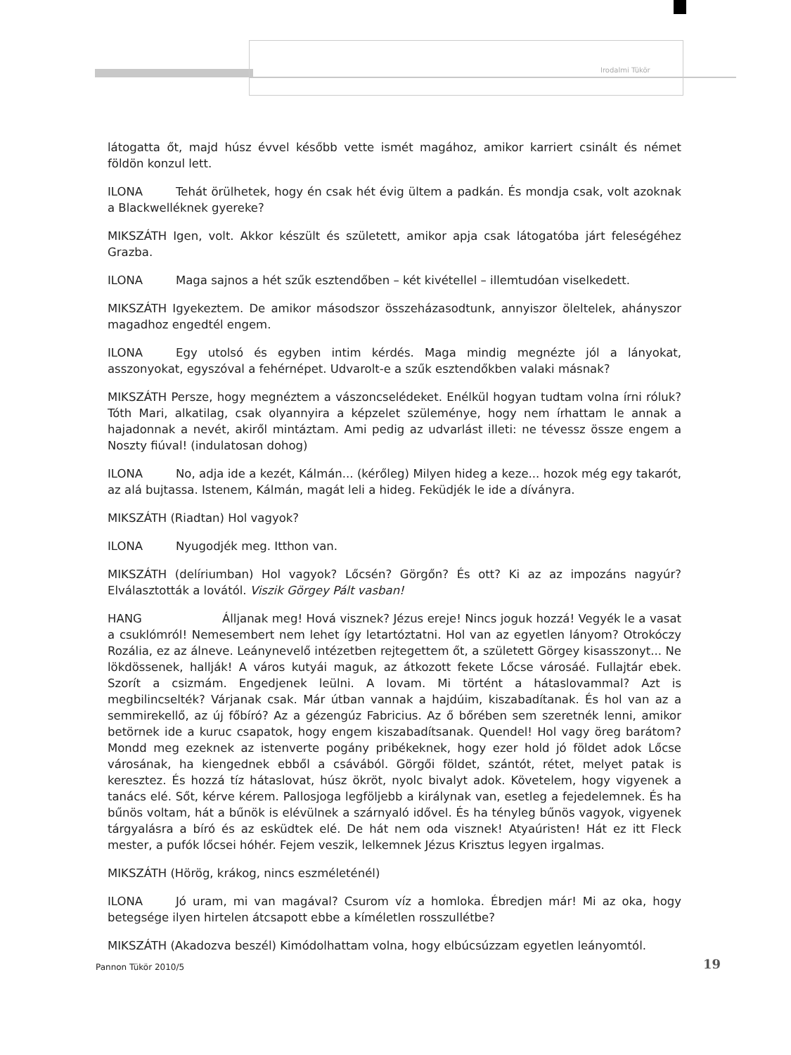Irodalmi Tükör
látogatta őt, majd húsz évvel később vette ismét magához, amikor karriert csinált és német földön konzul lett.
ILONA Tehát örülhetek, hogy én csak hét évig ültem a padkán. És mondja csak, volt azoknak a Blackwelléknek gyereke?
MIKSZÁTH Igen, volt. Akkor készült és született, amikor apja csak látogatóba járt feleségéhez Grazba.
ILONA Maga sajnos a hét szűk esztendőben – két kivétellel – illemtudóan viselkedett.
MIKSZÁTH Igyekeztem. De amikor másodszor összeházasodtunk, annyiszor öleltelek, ahányszor magadhoz engedtél engem.
ILONA Egy utolsó és egyben intim kérdés. Maga mindig megnézte jól a lányokat, asszonyokat, egyszóval a fehérnépet. Udvarolt-e a szűk esztendőkben valaki másnak?
MIKSZÁTH Persze, hogy megnéztem a vászoncselédeket. Enélkül hogyan tudtam volna írni róluk? Tóth Mari, alkatilag, csak olyannyira a képzelet szüleménye, hogy nem írhattam le annak a hajadonnak a nevét, akiről mintáztam. Ami pedig az udvarlást illeti: ne tévessz össze engem a Noszty fiúval! (indulatosan dohog)
ILONA No, adja ide a kezét, Kálmán... (kérőleg) Milyen hideg a keze... hozok még egy takarót, az alá bujtassa. Istenem, Kálmán, magát leli a hideg. Feküdjék le ide a díványra.
MIKSZÁTH (Riadtan) Hol vagyok?
ILONA Nyugodjék meg. Itthon van.
MIKSZÁTH (delíriumban) Hol vagyok? Lőcsén? Görgőn? És ott? Ki az az impozáns nagyúr? Elválasztották a lovától. Viszik Görgey Pált vasban!
HANG Álljanak meg! Hová visznek? Jézus ereje! Nincs joguk hozzá! Vegyék le a vasat a csuklómról! Nemesembert nem lehet így letartóztatni. Hol van az egyetlen lányom? Otrokóczy Rozália, ez az álneve. Leánynevelő intézetben rejtegettem őt, a született Görgey kisasszonyt... Ne lökdössenek, hallják! A város kutyái maguk, az átkozott fekete Lőcse városáé. Fullajtár ebek. Szorít a csizmám. Engedjenek leülni. A lovam. Mi történt a hátaslovammal? Azt is megbilincselték? Várjanak csak. Már útban vannak a hajdúim, kiszabadítanak. És hol van az a semmirekellő, az új főbíró? Az a gézengúz Fabricius. Az ő bőrében sem szeretnék lenni, amikor betörnek ide a kuruc csapatok, hogy engem kiszabadítsanak. Quendel! Hol vagy öreg barátom? Mondd meg ezeknek az istenverte pogány pribékeknek, hogy ezer hold jó földet adok Lőcse városának, ha kiengednek ebből a csávából. Görgői földet, szántót, rétet, melyet patak is keresztez. És hozzá tíz hátaslovat, húsz ökröt, nyolc bivalyt adok. Követelem, hogy vigyenek a tanács elé. Sőt, kérve kérem. Pallosjoga legföljebb a királynak van, esetleg a fejedelemnek. És ha bűnös voltam, hát a bűnök is elévülnek a szárnyaló idővel. És ha tényleg bűnös vagyok, vigyenek tárgyalásra a bíró és az esküdtek elé. De hát nem oda visznek! Atyaúristen! Hát ez itt Fleck mester, a pufók lőcsei hóhér. Fejem veszik, lelkemnek Jézus Krisztus legyen irgalmas.
MIKSZÁTH (Hörög, krákog, nincs eszméleténél)
ILONA Jó uram, mi van magával? Csurom víz a homloka. Ébredjen már! Mi az oka, hogy betegsége ilyen hirtelen átcsapott ebbe a kíméletlen rosszullétbe?
MIKSZÁTH (Akadozva beszél) Kimódolhattam volna, hogy elbúcsúzzam egyetlen leányomtól.
Pannon Tükör 2010/5 19